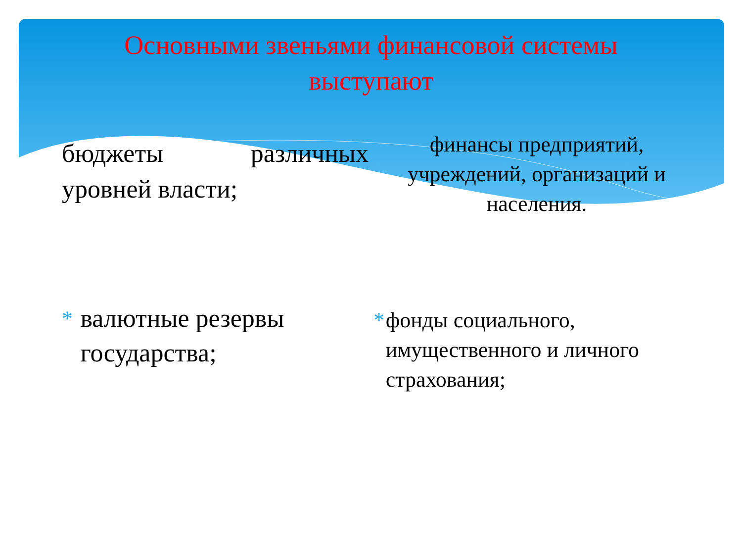Основными звеньями финансовой системы выступают
бюджеты различных
уровней власти;
* валютные резервы государства;
финансы предприятий, учреждений, организаций и населения.
* фонды социального, имущественного и личного страхования;